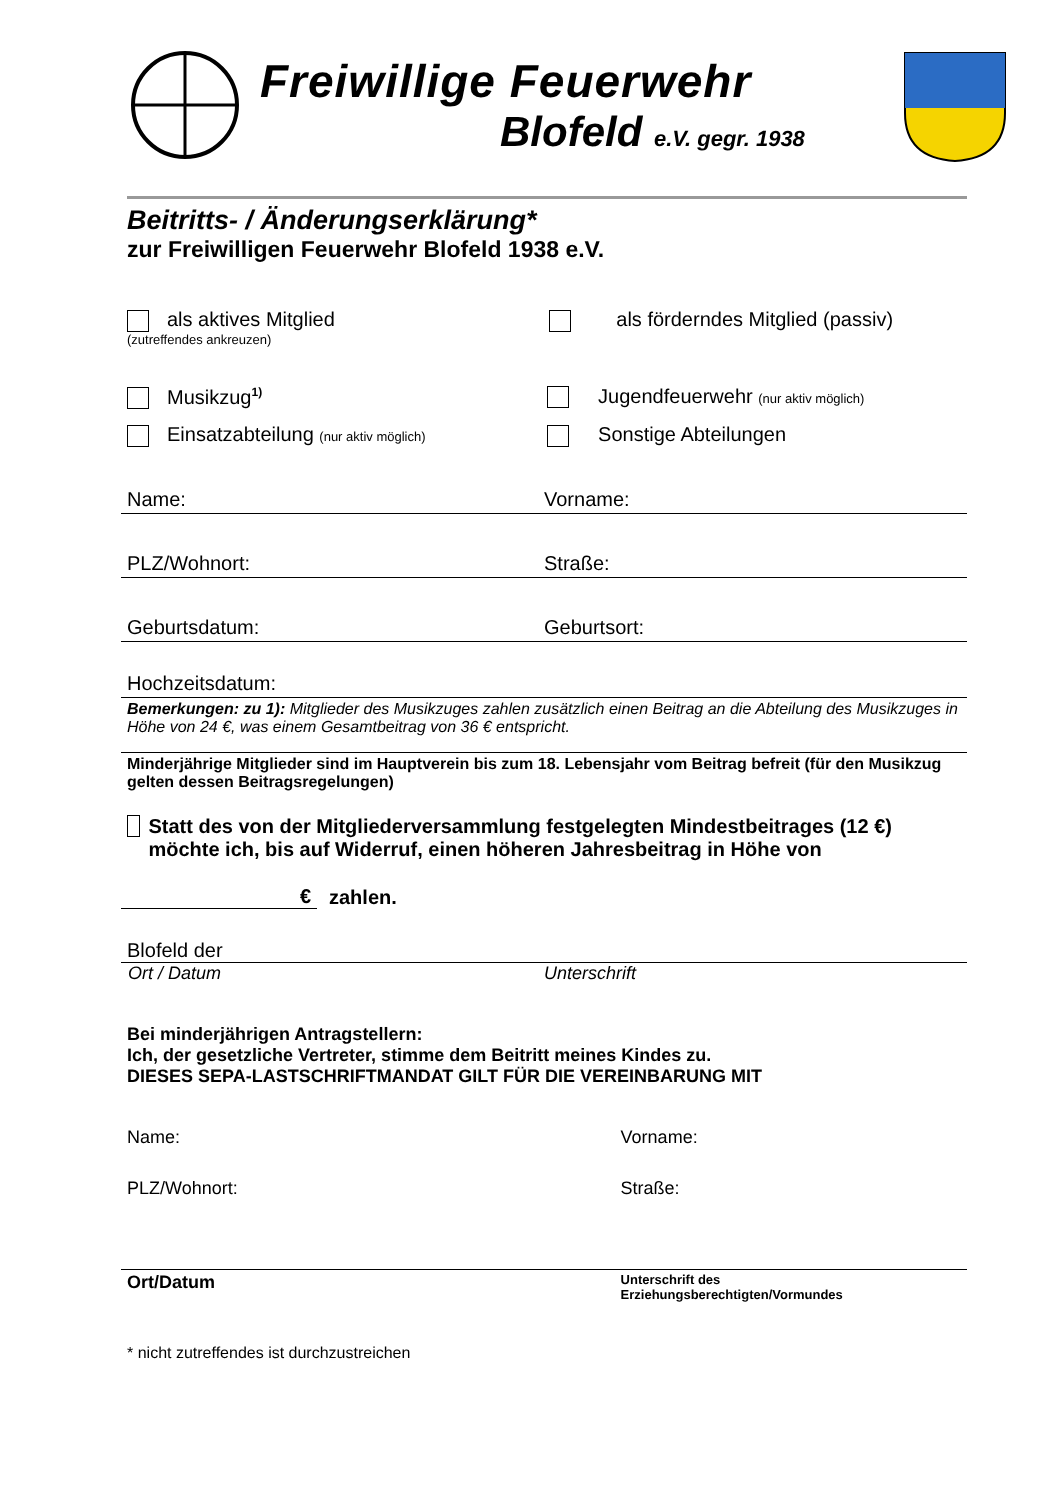Freiwillige Feuerwehr
Blofeld e.V. gegr. 1938
Beitritts- / Änderungserklärung*
zur Freiwilligen Feuerwehr Blofeld 1938 e.V.
als aktives Mitglied
(zutreffendes ankreuzen)
als förderndes Mitglied (passiv)
Musikzug<sup>1)</sup>
Jugendfeuerwehr (nur aktiv möglich)
Einsatzabteilung (nur aktiv möglich)
Sonstige Abteilungen
Name: Vorname:
PLZ/Wohnort: Straße:
Geburtsdatum: Geburtsort:
Hochzeitsdatum:
Bemerkungen: zu 1): Mitglieder des Musikzuges zahlen zusätzlich einen Beitrag an die Abteilung des Musikzuges in Höhe von 24 €, was einem Gesamtbeitrag von 36 € entspricht.
Minderjährige Mitglieder sind im Hauptverein bis zum 18. Lebensjahr vom Beitrag befreit (für den Musikzug gelten dessen Beitragsregelungen)
Statt des von der Mitgliederversammlung festgelegten Mindestbeitrages (12 €) möchte ich, bis auf Widerruf, einen höheren Jahresbeitrag in Höhe von
€
zahlen.
Blofeld der
Ort / Datum Unterschrift
Bei minderjährigen Antragstellern:
Ich, der gesetzliche Vertreter, stimme dem Beitritt meines Kindes zu.
DIESES SEPA-LASTSCHRIFTMANDAT GILT FÜR DIE VEREINBARUNG MIT
Name: Vorname:
PLZ/Wohnort: Straße:
Ort/Datum
Unterschrift des
Erziehungsberechtigten/Vormundes
* nicht zutreffendes ist durchzustreichen